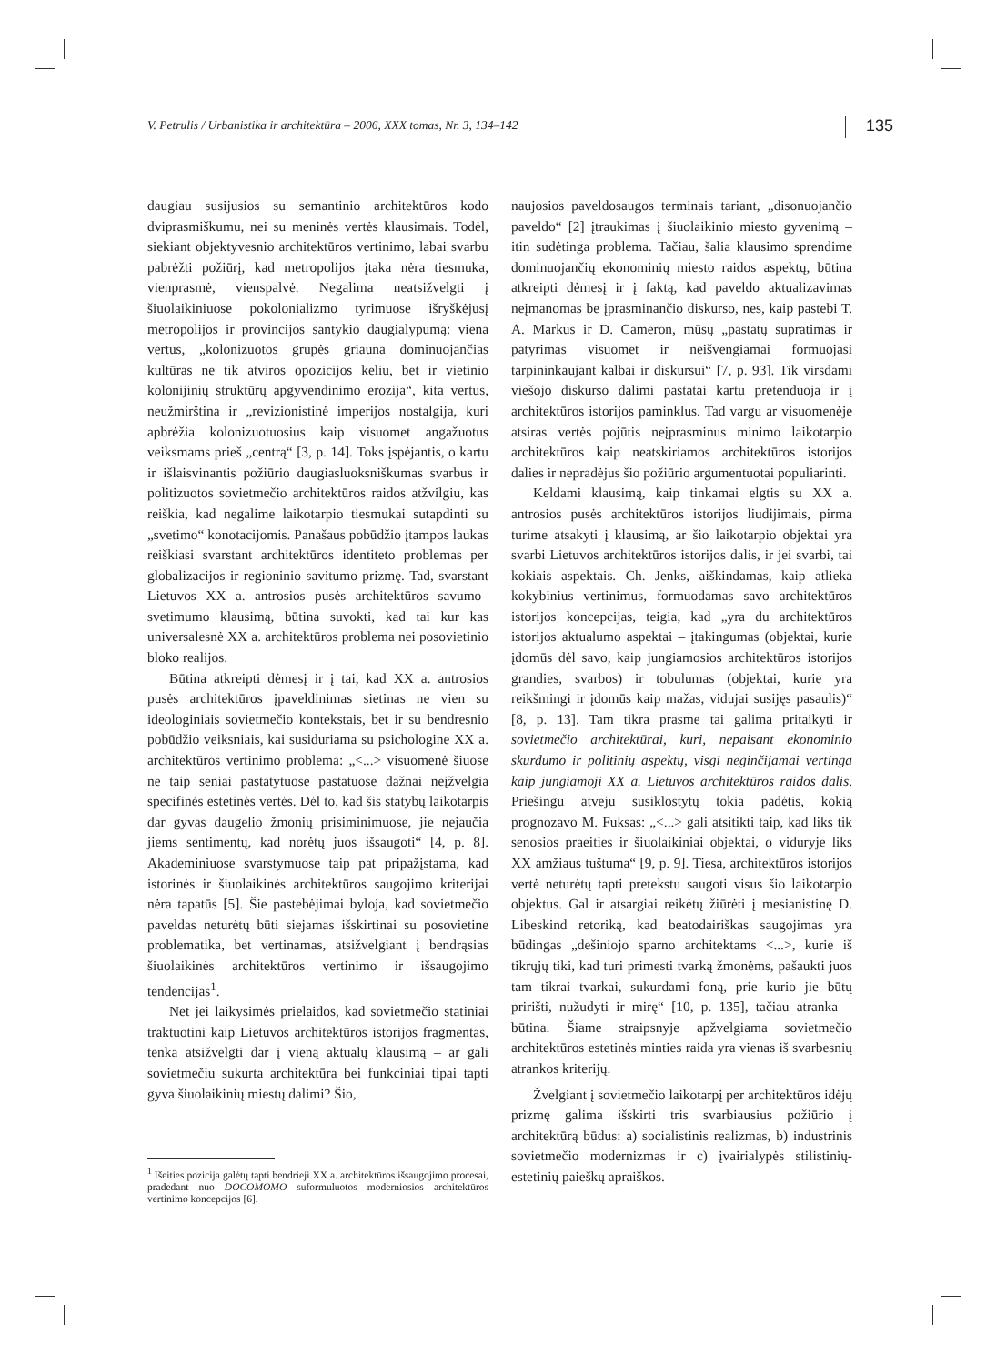V. Petrulis / Urbanistika ir architektūra – 2006, XXX tomas, Nr. 3, 134–142 135
daugiau susijusios su semantinio architektūros kodo dviprasmiškumu, nei su meninės vertės klausimais. Todėl, siekiant objektyvesnio architektūros vertinimo, labai svarbu pabrėžti požiūrį, kad metropolijos įtaka nėra tiesmuka, vienprasmė, vienspalvė. Negalima neatsižvelgti į šiuolaikiniuose pokolonializmo tyrimuose išryškėjusį metropolijos ir provincijos santykio daugialypumą: viena vertus, „kolonizuotos grupės griauna dominuojančias kultūras ne tik atviros opozicijos keliu, bet ir vietinio kolonijinių struktūrų apgyvendinimo erozija“, kita vertus, neužmirština ir „revizionistinė imperijos nostalgija, kuri apbrėžia kolonizuotuosius kaip visuomet angažuotus veiksmams prieš „centrą“ [3, p. 14]. Toks įspėjantis, o kartu ir išlaisvinantis požiūrio daugiasluoksniškumas svarbus ir politizuotos sovietmečio architektūros raidos atžvilgiu, kas reiškia, kad negalime laikotarpio tiesmukai sutapdinti su „svetimo“ konotacijomis. Panašaus pobūdžio įtampos laukas reiškiasi svarstant architektūros identiteto problemas per globalizacijos ir regioninio savitumo prizmę. Tad, svarstant Lietuvos XX a. antrosios pusės architektūros savumo–svetimumo klausimą, būtina suvokti, kad tai kur kas universalesnė XX a. architektūros problema nei posovietinio bloko realijos.
Būtina atkreipti dėmesį ir į tai, kad XX a. antrosios pusės architektūros įpaveldinimas sietinas ne vien su ideologiniais sovietmečio kontekstais, bet ir su bendresnio pobūdžio veiksniais, kai susiduriama su psichologine XX a. architektūros vertinimo problema: „<...> visuomenė šiuose ne taip seniai pastatytuose pastatuose dažnai neįžvelgia specifinės estetinės vertės. Dėl to, kad šis statybų laikotarpis dar gyvas daugelio žmonių prisiminimuose, jie nejaučia jiems sentimentų, kad norėtų juos išsaugoti“ [4, p. 8]. Akademiniuose svarstymuose taip pat pripažįstama, kad istorinės ir šiuolaikinės architektūros saugojimo kriterijai nėra tapatūs [5]. Šie pastebėjimai byloja, kad sovietmečio paveldas neturėtų būti siejamas išskirtinai su posovietine problematika, bet vertinamas, atsižvelgiant į bendrąsias šiuolaikinės architektūros vertinimo ir išsaugojimo tendencijas<sup>1</sup>.
Net jei laikysimės prielaidos, kad sovietmečio statiniai traktuotini kaip Lietuvos architektūros istorijos fragmentas, tenka atsižvelgti dar į vieną aktualų klausimą – ar gali sovietmečiu sukurta architektūra bei funkciniai tipai tapti gyva šiuolaikinių miestų dalimi? Šio,
<sup>1</sup> Išeities pozicija galėtų tapti bendrieji XX a. architektūros išsaugojimo procesai, pradedant nuo DOCOMOMO suformuluotos moderniosios architektūros vertinimo koncepcijos [6].
naujosios paveldosaugos terminais tariant, „disonuojančio paveldo“ [2] įtraukimas į šiuolaikinio miesto gyvenimą – itin sudėtinga problema. Tačiau, šalia klausimo sprendime dominuojančių ekonominių miesto raidos aspektų, būtina atkreipti dėmesį ir į faktą, kad paveldo aktualizavimas neįmanomas be įprasminančio diskurso, nes, kaip pastebi T. A. Markus ir D. Cameron, mūsų „pastatų supratimas ir patyrimas visuomet ir neišvengiamai formuojasi tarpininkaujant kalbai ir diskursui“ [7, p. 93]. Tik virsdami viešojo diskurso dalimi pastatai kartu pretenduoja ir į architektūros istorijos paminklus. Tad vargu ar visuomenėje atsiras vertės pojūtis neįprasminus minimo laikotarpio architektūros kaip neatskiriamos architektūros istorijos dalies ir nepradėjus šio požiūrio argumentuotai populiarinti.
Keldami klausimą, kaip tinkamai elgtis su XX a. antrosios pusės architektūros istorijos liudijimais, pirma turime atsakyti į klausimą, ar šio laikotarpio objektai yra svarbi Lietuvos architektūros istorijos dalis, ir jei svarbi, tai kokiais aspektais. Ch. Jenks, aiškindamas, kaip atlieka kokybinius vertinimus, formuodamas savo architektūros istorijos koncepcijas, teigia, kad „yra du architektūros istorijos aktualumo aspektai – įtakingumas (objektai, kurie įdomūs dėl savo, kaip jungiamosios architektūros istorijos grandies, svarbos) ir tobulumas (objektai, kurie yra reikšmingi ir įdomūs kaip mažas, vidujai susijęs pasaulis)“ [8, p. 13]. Tam tikra prasme tai galima pritaikyti ir sovietmečio architektūrai, kuri, nepaisant ekonominio skurdumo ir politinių aspektų, visgi neginčijamai vertinga kaip jungiamoji XX a. Lietuvos architektūros raidos dalis. Priešingu atveju susiklostytų tokia padėtis, kokią prognozavo M. Fuksas: „<...> gali atsitikti taip, kad liks tik senosios praeities ir šiuolaikiniai objektai, o viduryje liks XX amžiaus tuštuma“ [9, p. 9]. Tiesa, architektūros istorijos vertė neturėtų tapti pretekstu saugoti visus šio laikotarpio objektus. Gal ir atsargiai reikėtų žiūrėti į mesianistinę D. Libeskind retoriką, kad beatodairiškas saugojimas yra būdingas „dešiniojo sparno architektams <...>, kurie iš tikrųjų tiki, kad turi primesti tvarką žmonėms, pašaukti juos tam tikrai tvarkai, sukurdami foną, prie kurio jie būtų pririšti, nužudyti ir mirę“ [10, p. 135], tačiau atranka – būtina. Šiame straipsnyje apžvelgiama sovietmečio architektūros estetinės minties raida yra vienas iš svarbesnių atrankos kriterijų.
Žvelgiant į sovietmečio laikotarpį per architektūros idėjų prizmę galima išskirti tris svarbiausius požiūrio į architektūrą būdus: a) socialistinis realizmas, b) industrinis sovietmečio modernizmas ir c) įvairialypės stilistinių-estetinių paieškų apraiškos.